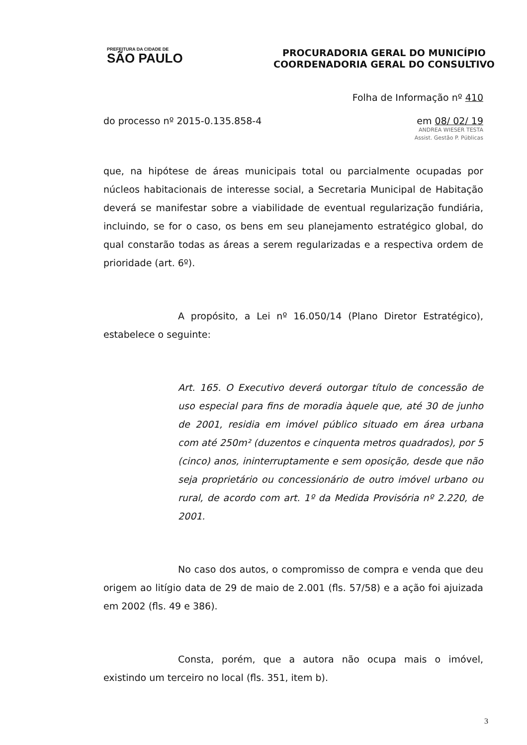PREFEITURA DA CIDADE DE
SÃO PAULO
PROCURADORIA GERAL DO MUNICÍPIO
COORDENADORIA GERAL DO CONSULTIVO
Folha de Informação nº 410
do processo nº 2015-0.135.858-4 em 08/ 02/ 19
ANDREA WIESER TESTA
Assist. Gestão P. Públicas
que, na hipótese de áreas municipais total ou parcialmente ocupadas por núcleos habitacionais de interesse social, a Secretaria Municipal de Habitação deverá se manifestar sobre a viabilidade de eventual regularização fundiária, incluindo, se for o caso, os bens em seu planejamento estratégico global, do qual constarão todas as áreas a serem regularizadas e a respectiva ordem de prioridade (art. 6º).
A propósito, a Lei nº 16.050/14 (Plano Diretor Estratégico), estabelece o seguinte:
Art. 165. O Executivo deverá outorgar título de concessão de uso especial para fins de moradia àquele que, até 30 de junho de 2001, residia em imóvel público situado em área urbana com até 250m² (duzentos e cinquenta metros quadrados), por 5 (cinco) anos, ininterruptamente e sem oposição, desde que não seja proprietário ou concessionário de outro imóvel urbano ou rural, de acordo com art. 1º da Medida Provisória nº 2.220, de 2001.
No caso dos autos, o compromisso de compra e venda que deu origem ao litígio data de 29 de maio de 2.001 (fls. 57/58) e a ação foi ajuizada em 2002 (fls. 49 e 386).
Consta, porém, que a autora não ocupa mais o imóvel, existindo um terceiro no local (fls. 351, item b).
3